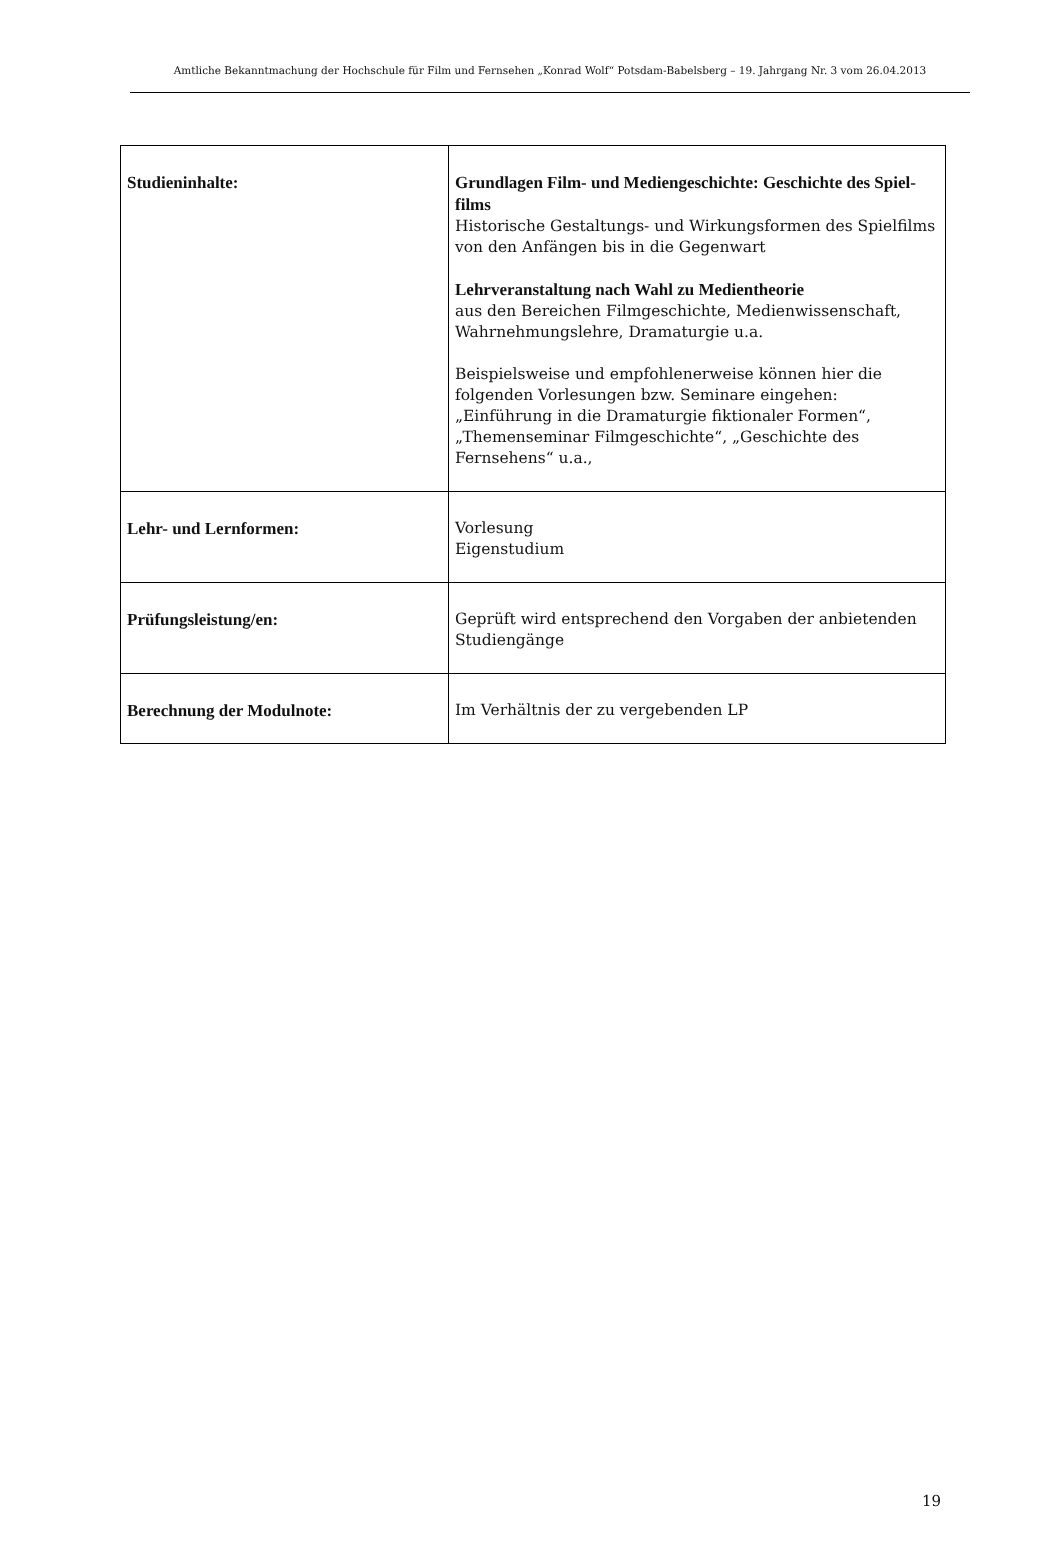Amtliche Bekanntmachung der Hochschule für Film und Fernsehen „Konrad Wolf“ Potsdam-Babelsberg – 19. Jahrgang Nr. 3 vom 26.04.2013
| Studieninhalte: | Grundlagen Film- und Mediengeschichte: Geschichte des Spiel­films Historische Gestaltungs- und Wirkungsformen des Spielfilms von den Anfängen bis in die Gegenwart Lehrveranstaltung nach Wahl zu Medientheorie aus den Bereichen Filmgeschichte, Medienwissenschaft, Wahr­nehmungslehre, Dramaturgie u.a. Beispielsweise und empfohlenerweise können hier die folgenden Vorlesungen bzw. Seminare eingehen: „Einführung in die Dra­maturgie fiktionaler Formen“, „Themenseminar Filmgeschich­te“, „Geschichte des Fernsehens“ u.a., |
| Lehr- und Lernformen: | Vorlesung Eigenstudium |
| Prüfungsleistung/en: | Geprüft wird entsprechend den Vorgaben der anbietenden Stu­diengänge |
| Berechnung der Modulnote: | Im Verhältnis der zu vergebenden LP |
19